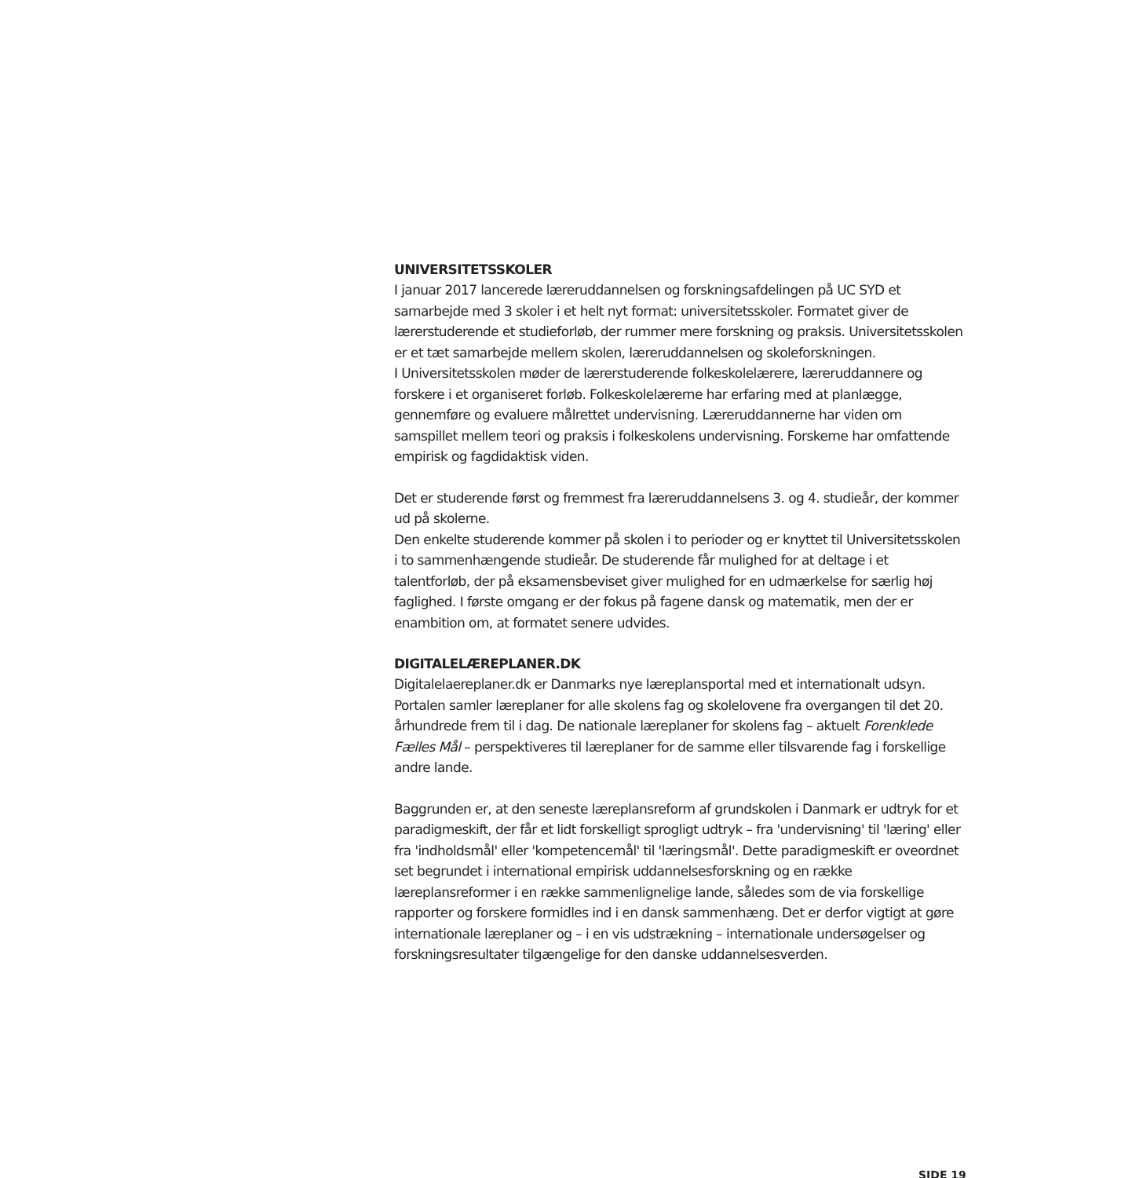UNIVERSITETSSKOLER
I januar 2017 lancerede læreruddannelsen og forskningsafdelingen på UC SYD et samarbejde med 3 skoler i et helt nyt format: universitetsskoler. Formatet giver de lærerstuderende et studieforløb, der rummer mere forskning og praksis. Universitetsskolen er et tæt samarbejde mellem skolen, læreruddannelsen og skoleforskningen.
I Universitetsskolen møder de lærerstuderende folkeskolelærere, læreruddannere og forskere i et organiseret forløb. Folkeskolelærerne har erfaring med at planlægge, gennemføre og evaluere målrettet undervisning. Læreruddannerne har viden om samspillet mellem teori og praksis i folkeskolens undervisning. Forskerne har omfattende empirisk og fagdidaktisk viden.
Det er studerende først og fremmest fra læreruddannelsens 3. og 4. studieår, der kommer ud på skolerne.
Den enkelte studerende kommer på skolen i to perioder og er knyttet til Universitetsskolen i to sammenhængende studieår. De studerende får mulighed for at deltage i et talentforløb, der på eksamensbeviset giver mulighed for en udmærkelse for særlig høj faglighed. I første omgang er der fokus på fagene dansk og matematik, men der er enambition om, at formatet senere udvides.
DIGITALELÆREPLANER.DK
Digitalelaereplaner.dk er Danmarks nye læreplansportal med et internationalt udsyn. Portalen samler læreplaner for alle skolens fag og skolelovene fra overgangen til det 20. århundrede frem til i dag. De nationale læreplaner for skolens fag – aktuelt Forenklede Fælles Mål – perspektiveres til læreplaner for de samme eller tilsvarende fag i forskellige andre lande.
Baggrunden er, at den seneste læreplansreform af grundskolen i Danmark er udtryk for et paradigmeskift, der får et lidt forskelligt sprogligt udtryk – fra 'undervisning' til 'læring' eller fra 'indholdsmål' eller 'kompetencemål' til 'læringsmål'. Dette paradigmeskift er oveordnet set begrundet i international empirisk uddannelsesforskning og en række læreplansreformer i en række sammenlignelige lande, således som de via forskellige rapporter og forskere formidles ind i en dansk sammenhæng. Det er derfor vigtigt at gøre internationale læreplaner og – i en vis udstrækning – internationale undersøgelser og forskningsresultater tilgængelige for den danske uddannelsesverden.
SIDE 19